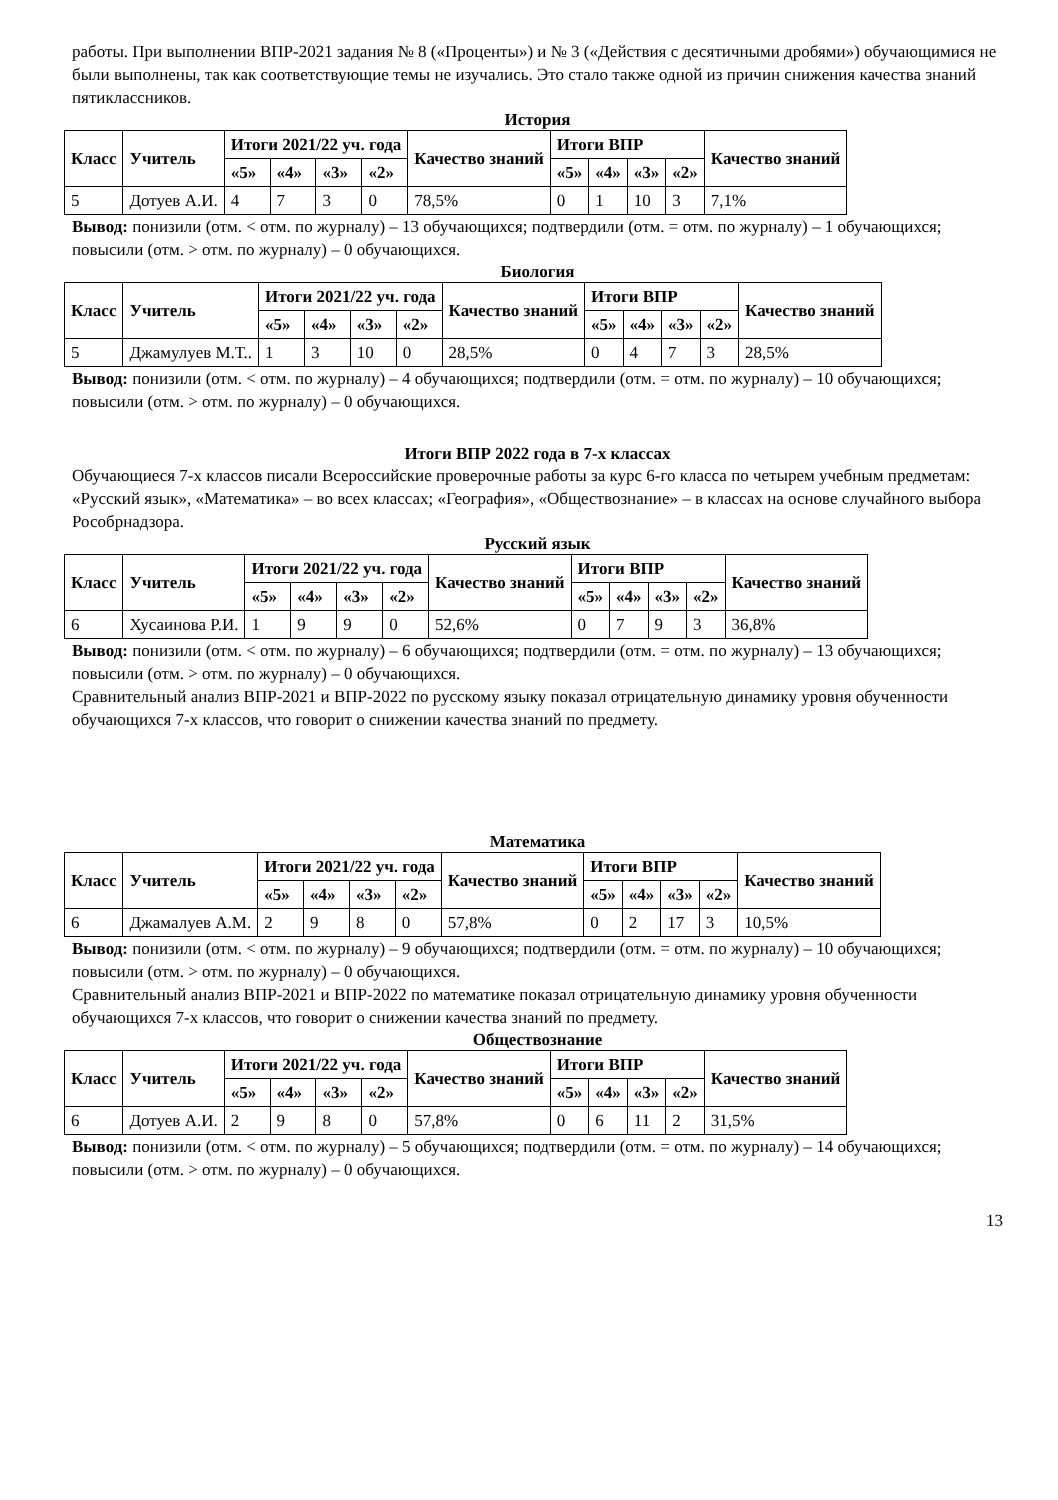работы. При выполнении ВПР-2021 задания № 8 («Проценты») и № 3 («Действия с десятичными дробями») обучающимися не были выполнены, так как соответствующие темы не изучались. Это стало также одной из причин снижения качества знаний пятиклассников.
История
| Класс | Учитель | Итоги 2021/22 уч. года | | | | Качество знаний | Итоги ВПР | | | | Качество знаний |
| --- | --- | --- | --- | --- | --- | --- | --- | --- | --- | --- | --- |
| | | «5» | «4» | «3» | «2» | | «5» | «4» | «3» | «2» | |
| 5 | Дотуев А.И. | 4 | 7 | 3 | 0 | 78,5% | 0 | 1 | 10 | 3 | 7,1% |
Вывод: понизили (отм. < отм. по журналу) – 13 обучающихся; подтвердили (отм. = отм. по журналу) – 1 обучающихся; повысили (отм. > отм. по журналу) – 0 обучающихся.
Биология
| Класс | Учитель | Итоги 2021/22 уч. года | | | | Качество знаний | Итоги ВПР | | | | Качество знаний |
| --- | --- | --- | --- | --- | --- | --- | --- | --- | --- | --- | --- |
| | | «5» | «4» | «3» | «2» | | «5» | «4» | «3» | «2» | |
| 5 | Джамулуев М.Т.. | 1 | 3 | 10 | 0 | 28,5% | 0 | 4 | 7 | 3 | 28,5% |
Вывод: понизили (отм. < отм. по журналу) – 4 обучающихся; подтвердили (отм. = отм. по журналу) – 10 обучающихся; повысили (отм. > отм. по журналу) – 0 обучающихся.
Итоги ВПР 2022 года в 7-х классах
Обучающиеся 7-х классов писали Всероссийские проверочные работы за курс 6-го класса по четырем учебным предметам: «Русский язык», «Математика» – во всех классах; «География», «Обществознание» – в классах на основе случайного выбора Рособрнадзора.
Русский язык
| Класс | Учитель | Итоги 2021/22 уч. года | | | | Качество знаний | Итоги ВПР | | | | Качество знаний |
| --- | --- | --- | --- | --- | --- | --- | --- | --- | --- | --- | --- |
| | | «5» | «4» | «3» | «2» | | «5» | «4» | «3» | «2» | |
| 6 | Хусаинова Р.И. | 1 | 9 | 9 | 0 | 52,6% | 0 | 7 | 9 | 3 | 36,8% |
Вывод: понизили (отм. < отм. по журналу) – 6 обучающихся; подтвердили (отм. = отм. по журналу) – 13 обучающихся; повысили (отм. > отм. по журналу) – 0 обучающихся.
Сравнительный анализ ВПР-2021 и ВПР-2022 по русскому языку показал отрицательную динамику уровня обученности обучающихся 7-х классов, что говорит о снижении качества знаний по предмету.
Математика
| Класс | Учитель | Итоги 2021/22 уч. года | | | | Качество знаний | Итоги ВПР | | | | Качество знаний |
| --- | --- | --- | --- | --- | --- | --- | --- | --- | --- | --- | --- |
| | | «5» | «4» | «3» | «2» | | «5» | «4» | «3» | «2» | |
| 6 | Джамалуев А.М. | 2 | 9 | 8 | 0 | 57,8% | 0 | 2 | 17 | 3 | 10,5% |
Вывод: понизили (отм. < отм. по журналу) – 9 обучающихся; подтвердили (отм. = отм. по журналу) – 10 обучающихся; повысили (отм. > отм. по журналу) – 0 обучающихся.
Сравнительный анализ ВПР-2021 и ВПР-2022 по математике показал отрицательную динамику уровня обученности обучающихся 7-х классов, что говорит о снижении качества знаний по предмету.
Обществознание
| Класс | Учитель | Итоги 2021/22 уч. года | | | | Качество знаний | Итоги ВПР | | | | Качество знаний |
| --- | --- | --- | --- | --- | --- | --- | --- | --- | --- | --- | --- |
| | | «5» | «4» | «3» | «2» | | «5» | «4» | «3» | «2» | |
| 6 | Дотуев А.И. | 2 | 9 | 8 | 0 | 57,8% | 0 | 6 | 11 | 2 | 31,5% |
Вывод: понизили (отм. < отм. по журналу) – 5 обучающихся; подтвердили (отм. = отм. по журналу) – 14 обучающихся; повысили (отм. > отм. по журналу) – 0 обучающихся.
13